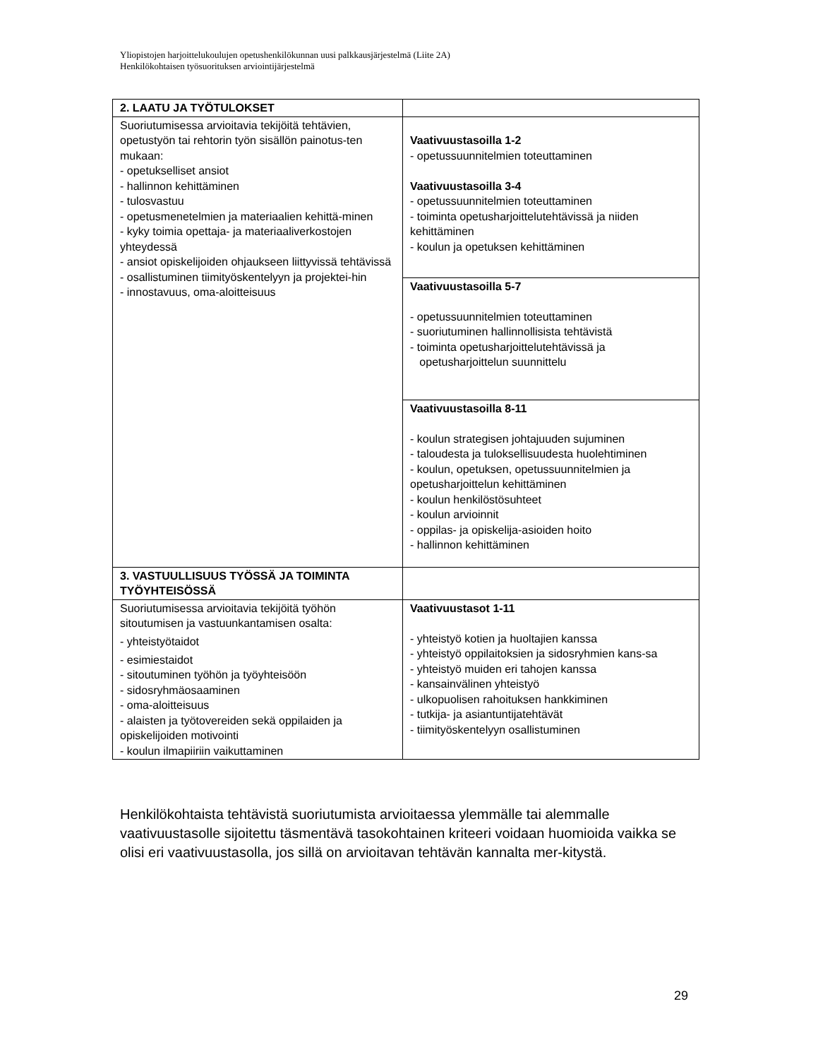Yliopistojen harjoittelukoulujen opetushenkilökunnan uusi palkkausjärjestelmä (Liite 2A)
Henkilökohtaisen työsuorituksen arviointijärjestelmä
| 2. LAATU JA TYÖTULOKSET | |
| --- | --- |
| Suoriutumisessa arvioitavia tekijöitä tehtävien, opetustyön tai rehtorin työn sisällön painotus-ten mukaan: - opetukselliset ansiot - hallinnon kehittäminen - tulosvastuu - opetusmenetelmien ja materiaalien kehittä-minen - kyky toimia opettaja- ja materiaaliverkostojen yhteydessä - ansiot opiskelijoiden ohjaukseen liittyvissä tehtävissä - osallistuminen tiimityöskentelyyn ja projektei-hin - innostavuus, oma-aloitteisuus | Vaativuustasoilla 1-2 - opetussuunnitelmien toteuttaminen Vaativuustasoilla 3-4 - opetussuunnitelmien toteuttaminen - toiminta opetusharjoittelutehtävissä ja niiden kehittäminen - koulun ja opetuksen kehittäminen |
| | Vaativuustasoilla 5-7 - opetussuunnitelmien toteuttaminen - suoriutuminen hallinnollisista tehtävistä - toiminta opetusharjoittelutehtävissä ja opetusharjoittelun suunnittelu |
| | Vaativuustasoilla 8-11 - koulun strategisen johtajuuden sujuminen - taloudesta ja tuloksellisuudesta huolehtiminen - koulun, opetuksen, opetussuunnitelmien ja opetusharjoittelun kehittäminen - koulun henkilöstösuhteet - koulun arvioinnit - oppilas- ja opiskelija-asioiden hoito - hallinnon kehittäminen |
| 3. VASTUULLISUUS TYÖSSÄ JA TOIMINTA TYÖYHTEISÖSSÄ | |
| Suoriutumisessa arvioitavia tekijöitä työhön sitoutumisen ja vastuunkantamisen osalta: - yhteistyötaidot - esimiestaidot - sitoutuminen työhön ja työyhteisöön - sidosryhmäosaaminen - oma-aloitteisuus - alaisten ja työtovereiden sekä oppilaiden ja opiskelijoiden motivointi - koulun ilmapiiriin vaikuttaminen | Vaativuustasot 1-11 - yhteistyö kotien ja huoltajien kanssa - yhteistyö oppilaitoksien ja sidosryhmien kans-sa - yhteistyö muiden eri tahojen kanssa - kansainvälinen yhteistyö - ulkopuolisen rahoituksen hankkiminen - tutkija- ja asiantuntijatehtävät - tiimityöskentelyyn osallistuminen |
Henkilökohtaista tehtävistä suoriutumista arvioitaessa ylemmälle tai alemmalle vaativuustasolle sijoitettu täsmentävä tasokohtainen kriteeri voidaan huomioida vaikka se olisi eri vaativuustasolla, jos sillä on arvioitavan tehtävän kannalta mer-kitystä.
29